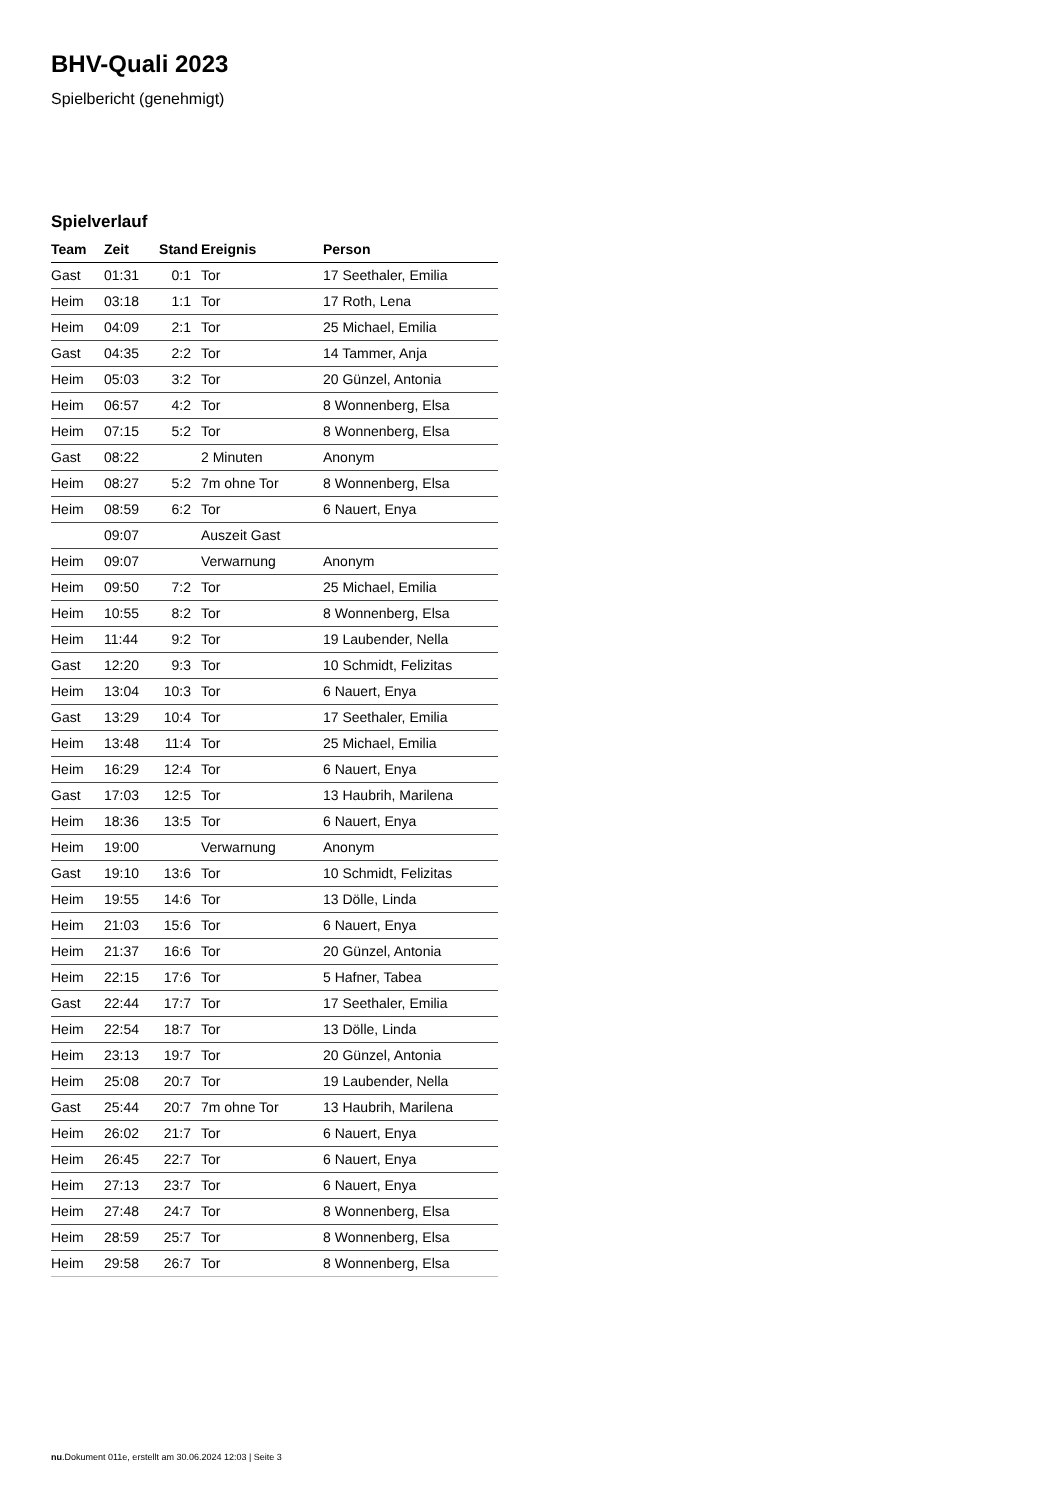BHV-Quali 2023
Spielbericht (genehmigt)
Spielverlauf
| Team | Zeit | Stand | Ereignis | Person |
| --- | --- | --- | --- | --- |
| Gast | 01:31 | 0:1 | Tor | 17 Seethaler, Emilia |
| Heim | 03:18 | 1:1 | Tor | 17 Roth, Lena |
| Heim | 04:09 | 2:1 | Tor | 25 Michael, Emilia |
| Gast | 04:35 | 2:2 | Tor | 14 Tammer, Anja |
| Heim | 05:03 | 3:2 | Tor | 20 Günzel, Antonia |
| Heim | 06:57 | 4:2 | Tor | 8 Wonnenberg, Elsa |
| Heim | 07:15 | 5:2 | Tor | 8 Wonnenberg, Elsa |
| Gast | 08:22 | | 2 Minuten | Anonym |
| Heim | 08:27 | 5:2 | 7m ohne Tor | 8 Wonnenberg, Elsa |
| Heim | 08:59 | 6:2 | Tor | 6 Nauert, Enya |
| | 09:07 | | Auszeit Gast | |
| Heim | 09:07 | | Verwarnung | Anonym |
| Heim | 09:50 | 7:2 | Tor | 25 Michael, Emilia |
| Heim | 10:55 | 8:2 | Tor | 8 Wonnenberg, Elsa |
| Heim | 11:44 | 9:2 | Tor | 19 Laubender, Nella |
| Gast | 12:20 | 9:3 | Tor | 10 Schmidt, Felizitas |
| Heim | 13:04 | 10:3 | Tor | 6 Nauert, Enya |
| Gast | 13:29 | 10:4 | Tor | 17 Seethaler, Emilia |
| Heim | 13:48 | 11:4 | Tor | 25 Michael, Emilia |
| Heim | 16:29 | 12:4 | Tor | 6 Nauert, Enya |
| Gast | 17:03 | 12:5 | Tor | 13 Haubrih, Marilena |
| Heim | 18:36 | 13:5 | Tor | 6 Nauert, Enya |
| Heim | 19:00 | | Verwarnung | Anonym |
| Gast | 19:10 | 13:6 | Tor | 10 Schmidt, Felizitas |
| Heim | 19:55 | 14:6 | Tor | 13 Dölle, Linda |
| Heim | 21:03 | 15:6 | Tor | 6 Nauert, Enya |
| Heim | 21:37 | 16:6 | Tor | 20 Günzel, Antonia |
| Heim | 22:15 | 17:6 | Tor | 5 Hafner, Tabea |
| Gast | 22:44 | 17:7 | Tor | 17 Seethaler, Emilia |
| Heim | 22:54 | 18:7 | Tor | 13 Dölle, Linda |
| Heim | 23:13 | 19:7 | Tor | 20 Günzel, Antonia |
| Heim | 25:08 | 20:7 | Tor | 19 Laubender, Nella |
| Gast | 25:44 | 20:7 | 7m ohne Tor | 13 Haubrih, Marilena |
| Heim | 26:02 | 21:7 | Tor | 6 Nauert, Enya |
| Heim | 26:45 | 22:7 | Tor | 6 Nauert, Enya |
| Heim | 27:13 | 23:7 | Tor | 6 Nauert, Enya |
| Heim | 27:48 | 24:7 | Tor | 8 Wonnenberg, Elsa |
| Heim | 28:59 | 25:7 | Tor | 8 Wonnenberg, Elsa |
| Heim | 29:58 | 26:7 | Tor | 8 Wonnenberg, Elsa |
nu.Dokument 011e, erstellt am 30.06.2024 12:03 | Seite 3